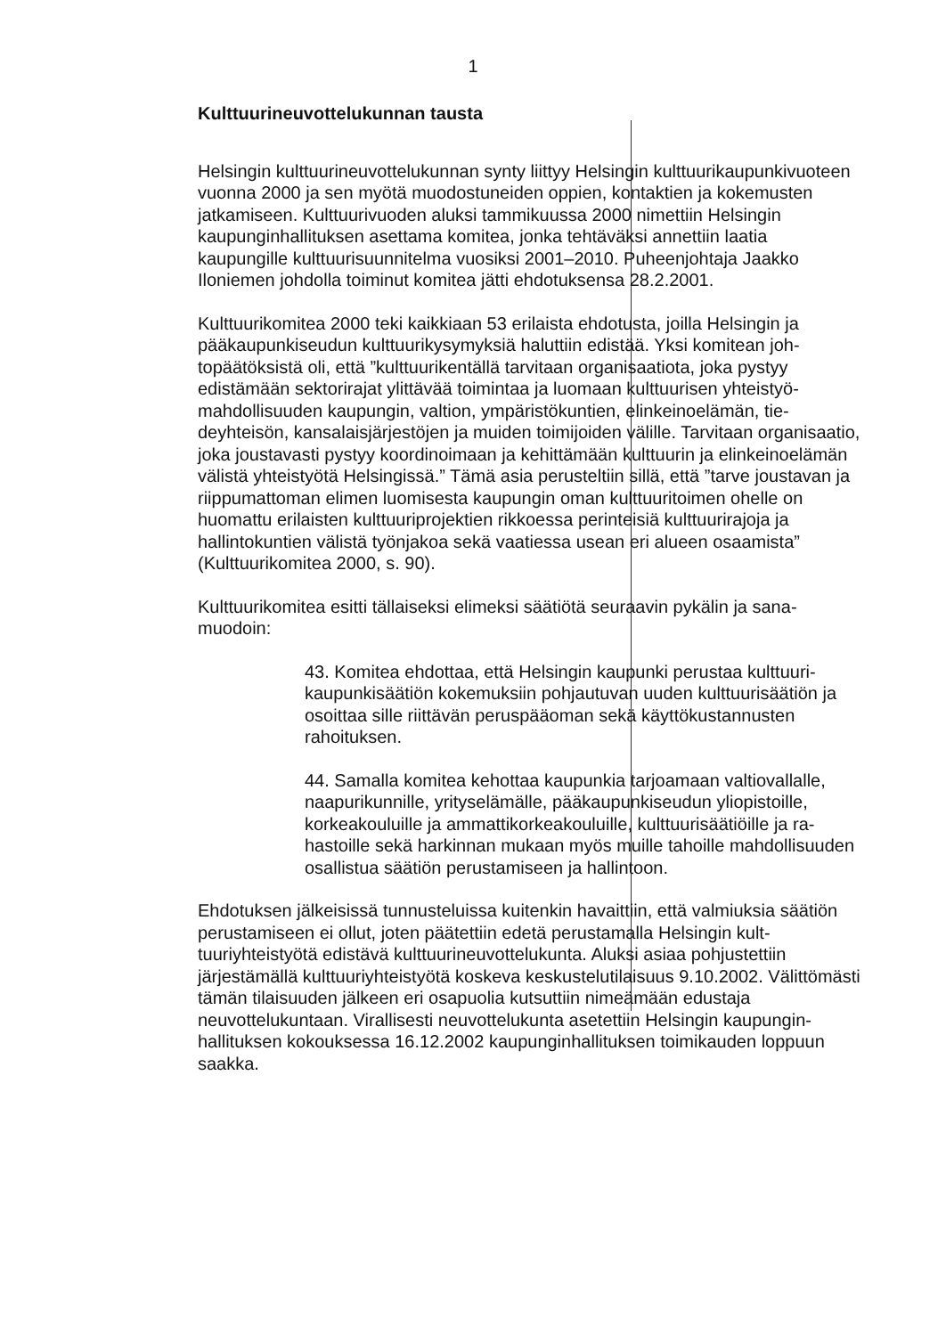1
Kulttuurineuvottelukunnan tausta
Helsingin kulttuurineuvottelukunnan synty liittyy Helsingin kulttuurikaupunki­vuoteen vuonna 2000 ja sen myötä muodostuneiden oppien, kontaktien ja ko­kemusten jatkamiseen. Kulttuurivuoden aluksi tammikuussa 2000 nimettiin Helsingin kaupunginhallituksen asettama komitea, jonka tehtäväksi annettiin laatia kaupungille kulttuurisuunnitelma vuosiksi 2001–2010. Puheenjohtaja Jaakko Iloniemen johdolla toiminut komitea jätti ehdotuksensa 28.2.2001.
Kulttuurikomitea 2000 teki kaikkiaan 53 erilaista ehdotusta, joilla Helsingin ja pääkaupunkiseudun kulttuurikysymyksiä haluttiin edistää. Yksi komitean joh­topäätöksistä oli, että ”kulttuurikentällä tarvitaan organisaatiota, joka pystyy edistämään sektorirajat ylittävää toimintaa ja luomaan kulttuurisen yhteistyö­mahdollisuuden kaupungin, valtion, ympäristökuntien, elinkeinoelämän, tie­deyhteisön, kansalaisjärjestöjen ja muiden toimijoiden välille. Tarvitaan orga­nisaatio, joka joustavasti pystyy koordinoimaan ja kehittämään kulttuurin ja elinkeinoelämän välistä yhteistyötä Helsingissä.” Tämä asia perusteltiin sillä, että ”tarve joustavan ja riippumattoman elimen luomisesta kaupungin oman kulttuuritoimen ohelle on huomattu erilaisten kulttuuriprojektien rikkoessa pe­rinteisiä kulttuurirajoja ja hallintokuntien välistä työnjakoa sekä vaatiessa use­an eri alueen osaamista” (Kulttuurikomitea 2000, s. 90).
Kulttuurikomitea esitti tällaiseksi elimeksi säätiötä seuraavin pykälin ja sana­muodoin:
43. Komitea ehdottaa, että Helsingin kaupunki perustaa kulttuuri­kaupunkisäätiön kokemuksiin pohjautuvan uuden kulttuurisäätiön ja osoittaa sille riittävän peruspääoman sekä käyttökustannusten rahoituksen.
44. Samalla komitea kehottaa kaupunkia tarjoamaan valtiovallalle, naapurikunnille, yrityselämälle, pääkaupunkiseudun yliopistoille, korkeakouluille ja ammattikorkeakouluille, kulttuurisäätiöille ja ra­hastoille sekä harkinnan mukaan myös muille tahoille mahdolli­suuden osallistua säätiön perustamiseen ja hallintoon.
Ehdotuksen jälkeisissä tunnusteluissa kuitenkin havaittiin, että valmiuksia sää­tiön perustamiseen ei ollut, joten päätettiin edetä perustamalla Helsingin kult­tuuriyhteistyötä edistävä kulttuurineuvottelukunta. Aluksi asiaa pohjustettiin järjestämällä kulttuuriyhteistyötä koskeva keskustelutilaisuus 9.10.2002. Välit­tömästi tämän tilaisuuden jälkeen eri osapuolia kutsuttiin nimeämään edustaja neuvottelukuntaan. Virallisesti neuvottelukunta asetettiin Helsingin kaupungin­hallituksen kokouksessa 16.12.2002 kaupunginhallituksen toimikauden lop­puun saakka.